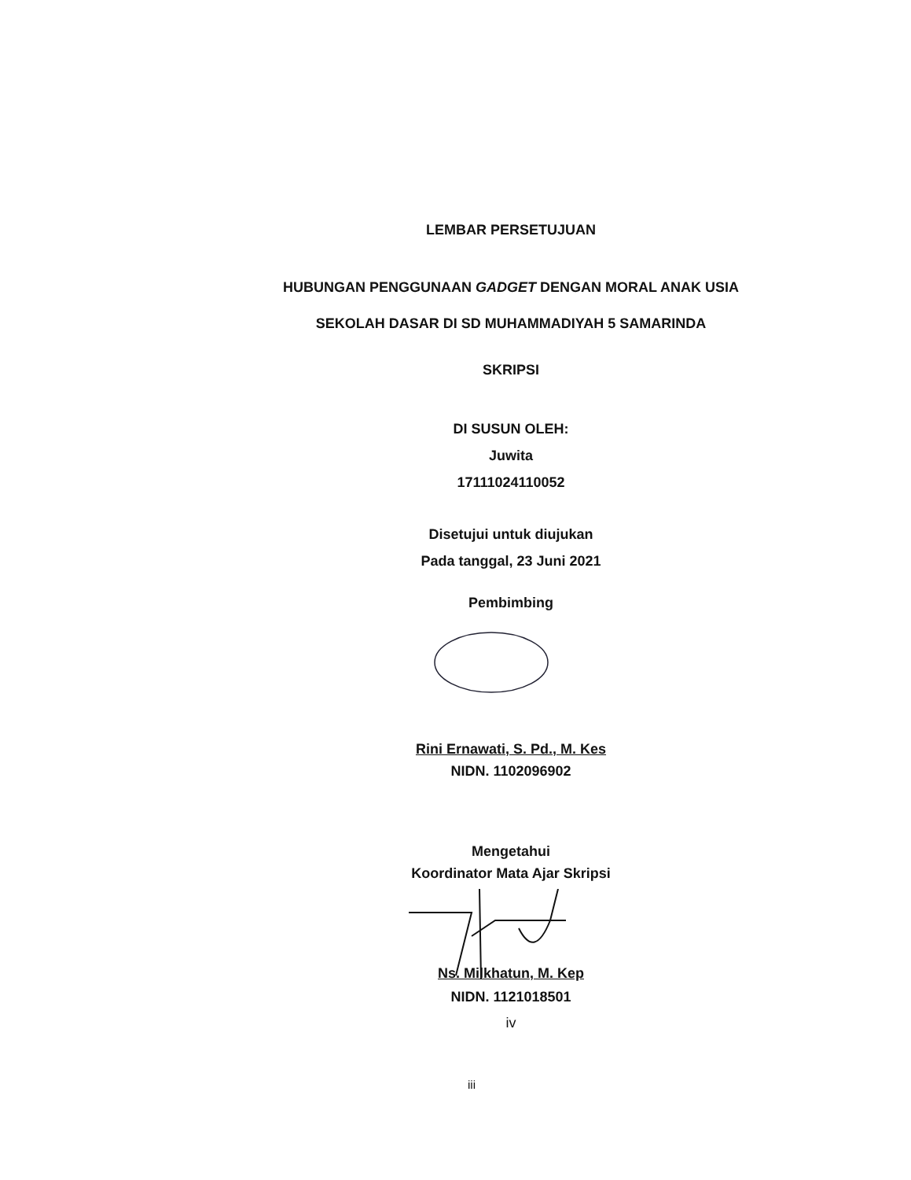LEMBAR PERSETUJUAN
HUBUNGAN PENGGUNAAN GADGET DENGAN MORAL ANAK USIA
SEKOLAH DASAR DI SD MUHAMMADIYAH 5 SAMARINDA
SKRIPSI
DI SUSUN OLEH:
Juwita
17111024110052
Disetujui untuk diujukan
Pada tanggal, 23 Juni 2021
Pembimbing
Rini Ernawati, S. Pd., M. Kes
NIDN. 1102096902
Mengetahui
Koordinator Mata Ajar Skripsi
Ns. Milkhatun, M. Kep
NIDN. 1121018501
iv
iii